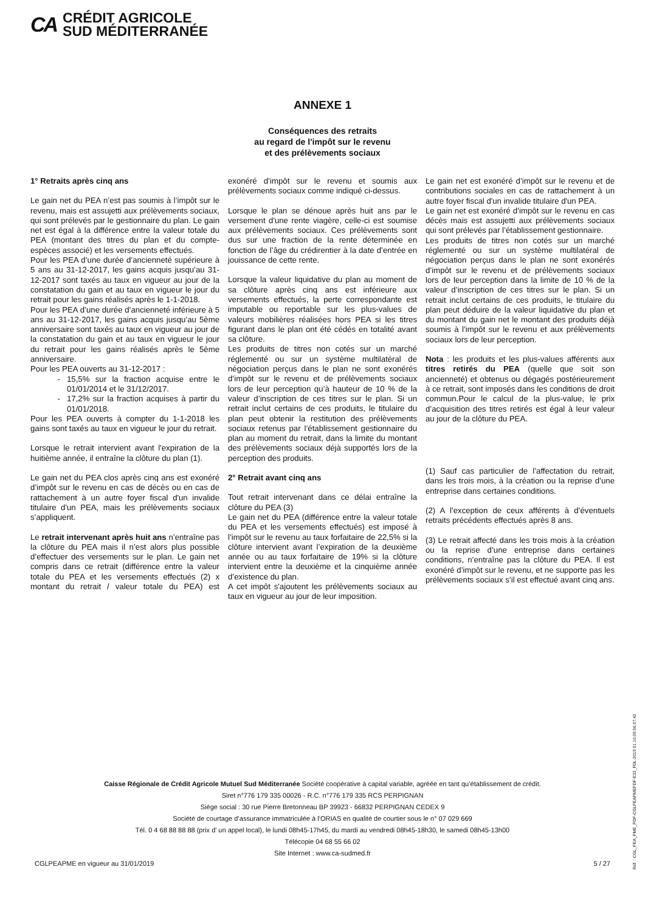CA CRÉDIT AGRICOLE
SUD MÉDITERRANÉE
ANNEXE 1
Conséquences des retraits
au regard de l'impôt sur le revenu
et des prélèvements sociaux
1° Retraits après cinq ans
Le gain net du PEA n’est pas soumis à l’impôt sur le revenu, mais est assujetti aux prélèvements sociaux, qui sont prélevés par le gestionnaire du plan. Le gain net est égal à la différence entre la valeur totale du PEA (montant des titres du plan et du compte-espèces associé) et les versements effectués.
Pour les PEA d’une durée d’ancienneté supérieure à 5 ans au 31-12-2017, les gains acquis jusqu’au 31-12-2017 sont taxés au taux en vigueur au jour de la constatation du gain et au taux en vigueur le jour du retrait pour les gains réalisés après le 1-1-2018.
Pour les PEA d’une durée d’ancienneté inférieure à 5 ans au 31-12-2017, les gains acquis jusqu’au 5ème anniversaire sont taxés au taux en vigueur au jour de la constatation du gain et au taux en vigueur le jour du retrait pour les gains réalisés après le 5ème anniversaire.
Pour les PEA ouverts au 31-12-2017 :
15,5% sur la fraction acquise entre le 01/01/2014 et le 31/12/2017.
17,2% sur la fraction acquises à partir du 01/01/2018.
Pour les PEA ouverts à compter du 1-1-2018 les gains sont taxés au taux en vigueur le jour du retrait.
Lorsque le retrait intervient avant l'expiration de la huitième année, il entraîne la clôture du plan (1).
Le gain net du PEA clos après cinq ans est exonéré d’impôt sur le revenu en cas de décès ou en cas de rattachement à un autre foyer fiscal d'un invalide titulaire d'un PEA, mais les prélèvements sociaux s’appliquent.
Le retrait intervenant après huit ans n’entraîne pas la clôture du PEA mais il n’est alors plus possible d’effectuer des versements sur le plan. Le gain net compris dans ce retrait (différence entre la valeur totale du PEA et les versements effectués (2) x montant du retrait / valeur totale du PEA) est exonéré d’impôt sur le revenu et soumis aux prélèvements sociaux comme indiqué ci-dessus.
Lorsque le plan se dénoue après huit ans par le versement d'une rente viagère, celle-ci est soumise aux prélèvements sociaux. Ces prélèvements sont dus sur une fraction de la rente déterminée en fonction de l’âge du crédirentier à la date d’entrée en jouissance de cette rente.
Lorsque la valeur liquidative du plan au moment de sa clôture après cinq ans est inférieure aux versements effectués, la perte correspondante est imputable ou reportable sur les plus-values de valeurs mobilières réalisées hors PEA si les titres figurant dans le plan ont été cédés en totalité avant sa clôture.
Les produits de titres non cotés sur un marché réglementé ou sur un système multilatéral de négociation perçus dans le plan ne sont exonérés d’impôt sur le revenu et de prélèvements sociaux lors de leur perception qu’à hauteur de 10 % de la valeur d’inscription de ces titres sur le plan. Si un retrait inclut certains de ces produits, le titulaire du plan peut obtenir la restitution des prélèvements sociaux retenus par l’établissement gestionnaire du plan au moment du retrait, dans la limite du montant des prélèvements sociaux déjà supportés lors de la perception des produits.
2° Retrait avant cinq ans
Tout retrait intervenant dans ce délai entraîne la clôture du PEA (3)
Le gain net du PEA (différence entre la valeur totale du PEA et les versements effectués) est imposé à l’impôt sur le revenu au taux forfaitaire de 22,5% si la clôture intervient avant l’expiration de la deuxième année ou au taux forfaitaire de 19% si la clôture intervient entre la deuxième et la cinquième année d’existence du plan.
A cet impôt s'ajoutent les prélèvements sociaux au taux en vigueur au jour de leur imposition.
Le gain net est exonéré d’impôt sur le revenu et de contributions sociales en cas de rattachement à un autre foyer fiscal d'un invalide titulaire d'un PEA.
Le gain net est exonéré d’impôt sur le revenu en cas décès mais est assujetti aux prélèvements sociaux qui sont prélevés par l’établissement gestionnaire.
Les produits de titres non cotés sur un marché réglementé ou sur un système multilatéral de négociation perçus dans le plan ne sont exonérés d’impôt sur le revenu et de prélèvements sociaux lors de leur perception dans la limite de 10 % de la valeur d’inscription de ces titres sur le plan. Si un retrait inclut certains de ces produits, le titulaire du plan peut déduire de la valeur liquidative du plan et du montant du gain net le montant des produits déjà soumis à l’impôt sur le revenu et aux prélèvements sociaux lors de leur perception.
Nota : les produits et les plus-values afférents aux titres retirés du PEA (quelle que soit son ancienneté) et obtenus ou dégagés postérieurement à ce retrait, sont imposés dans les conditions de droit commun.Pour le calcul de la plus-value, le prix d’acquisition des titres retirés est égal à leur valeur au jour de la clôture du PEA.
(1) Sauf cas particulier de l’affectation du retrait, dans les trois mois, à la création ou la reprise d’une entreprise dans certaines conditions.
(2) A l’exception de ceux afférents à d’éventuels retraits précédents effectués après 8 ans.
(3) Le retrait affecté dans les trois mois à la création ou la reprise d’une entreprise dans certaines conditions, n’entraîne pas la clôture du PEA. Il est exonéré d’impôt sur le revenu, et ne supporte pas les prélèvements sociaux s’il est effectué avant cinq ans.
Caisse Régionale de Crédit Agricole Mutuel Sud Méditerranée Société coopérative à capital variable, agréée en tant qu’établissement de crédit.
Siret n°776 179 335 00026 - R.C. n°776 179 335 RCS PERPIGNAN
Siège social : 30 rue Pierre Bretonneau BP 39923 - 66832 PERPIGNAN CEDEX 9
Société de courtage d’assurance immatriculée à l’ORIAS en qualité de courtier sous le n° 07 029 669
Tél. 0 4 68 88 88 88 (prix d’ un appel local), le lundi 08h45-17h45, du mardi au vendredi 08h45-18h30, le samedi 08h45-13h00
Télécopie 04 68 55 66 02
Site Internet : www.ca-sudmed.fr
CGLPEAPME en vigueur au 31/01/2019 5 / 27
Réf. : CGL_PEA_PME_PDF-CGLPEAPMEPDF-E32_FDL-2019.01.10.09.56.07.42